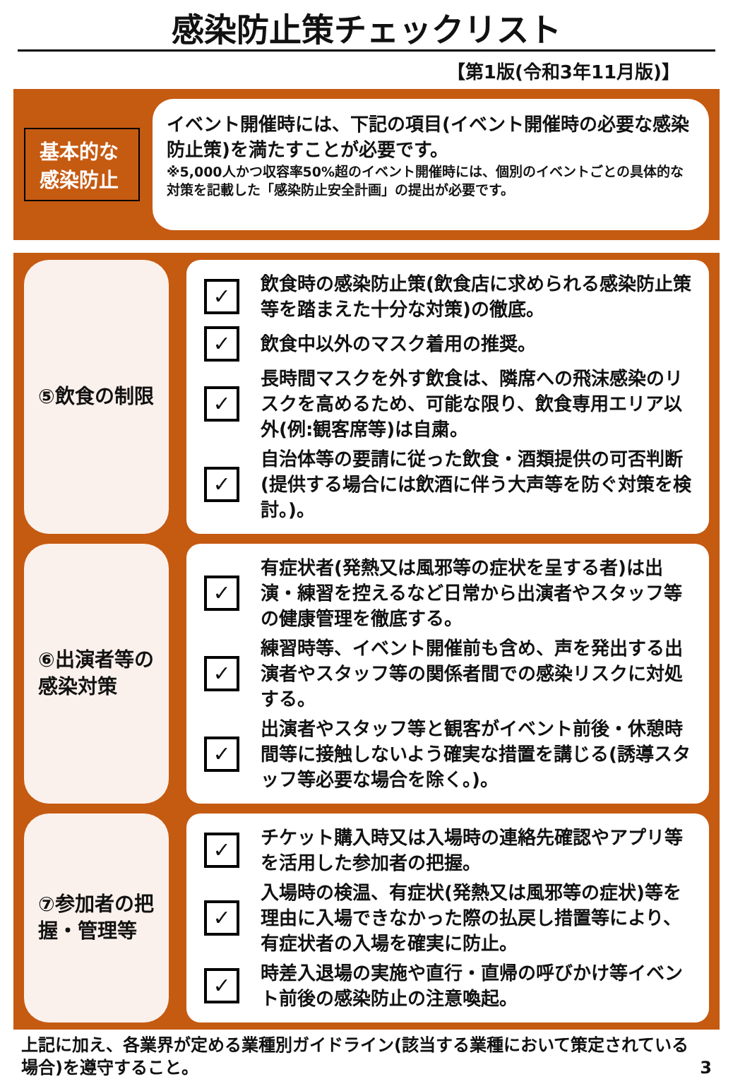感染防止策チェックリスト
【第1版(令和3年11月版)】
基本的な
感染防止
イベント開催時には、下記の項目(イベント開催時の必要な感染防止策)を満たすことが必要です。
※5,000人かつ収容率50%超のイベント開催時には、個別のイベントごとの具体的な対策を記載した「感染防止安全計画」の提出が必要です。
⑤飲食の制限
✓ 飲食時の感染防止策(飲食店に求められる感染防止策等を踏まえた十分な対策)の徹底。
✓ 飲食中以外のマスク着用の推奨。
✓ 長時間マスクを外す飲食は、隣席への飛沫感染のリスクを高めるため、可能な限り、飲食専用エリア以外(例:観客席等)は自粛。
✓ 自治体等の要請に従った飲食・酒類提供の可否判断(提供する場合には飲酒に伴う大声等を防ぐ対策を検討。)。
⑥出演者等の感染対策
✓ 有症状者(発熱又は風邪等の症状を呈する者)は出演・練習を控えるなど日常から出演者やスタッフ等の健康管理を徹底する。
✓ 練習時等、イベント開催前も含め、声を発出する出演者やスタッフ等の関係者間での感染リスクに対処する。
✓ 出演者やスタッフ等と観客がイベント前後・休憩時間等に接触しないよう確実な措置を講じる(誘導スタッフ等必要な場合を除く。)。
⑦参加者の把握・管理等
✓ チケット購入時又は入場時の連絡先確認やアプリ等を活用した参加者の把握。
✓ 入場時の検温、有症状(発熱又は風邪等の症状)等を理由に入場できなかった際の払戻し措置等により、有症状者の入場を確実に防止。
✓ 時差入退場の実施や直行・直帰の呼びかけ等イベント前後の感染防止の注意喚起。
上記に加え、各業界が定める業種別ガイドライン(該当する業種において策定されている場合)を遵守すること。 3